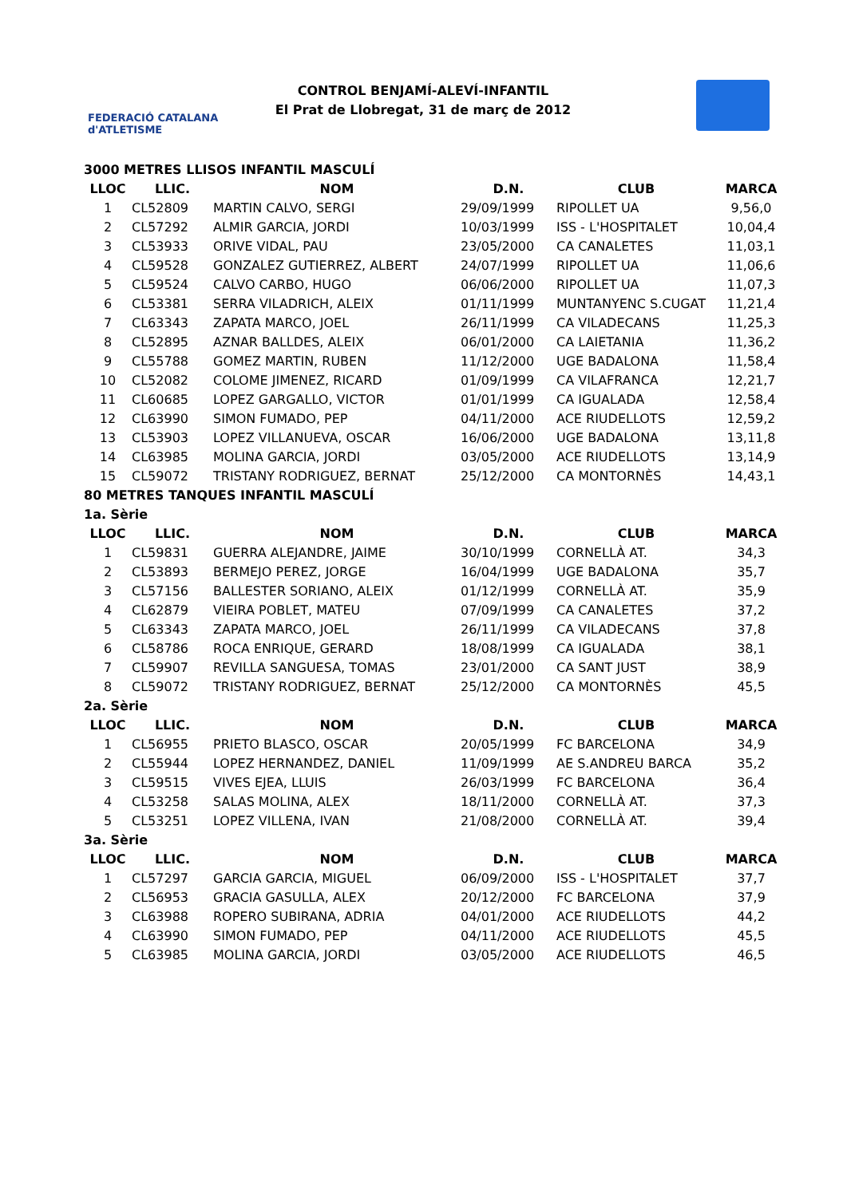FEDERACIÓ CATALANA d'ATLETISME
CONTROL BENJAMÍ-ALEVÍ-INFANTIL
El Prat de Llobregat, 31 de març de 2012
| 3000 METRES LLISOS INFANTIL MASCULÍ | | | | | |
| LLOC | LLIC. | NOM | D.N. | CLUB | MARCA |
| 1 | CL52809 | MARTIN CALVO, SERGI | 29/09/1999 | RIPOLLET UA | 9,56,0 |
| 2 | CL57292 | ALMIR GARCIA, JORDI | 10/03/1999 | ISS - L'HOSPITALET | 10,04,4 |
| 3 | CL53933 | ORIVE VIDAL, PAU | 23/05/2000 | CA CANALETES | 11,03,1 |
| 4 | CL59528 | GONZALEZ GUTIERREZ, ALBERT | 24/07/1999 | RIPOLLET UA | 11,06,6 |
| 5 | CL59524 | CALVO CARBO, HUGO | 06/06/2000 | RIPOLLET UA | 11,07,3 |
| 6 | CL53381 | SERRA VILADRICH, ALEIX | 01/11/1999 | MUNTANYENC S.CUGAT | 11,21,4 |
| 7 | CL63343 | ZAPATA MARCO, JOEL | 26/11/1999 | CA VILADECANS | 11,25,3 |
| 8 | CL52895 | AZNAR BALLDES, ALEIX | 06/01/2000 | CA LAIETANIA | 11,36,2 |
| 9 | CL55788 | GOMEZ MARTIN, RUBEN | 11/12/2000 | UGE BADALONA | 11,58,4 |
| 10 | CL52082 | COLOME JIMENEZ, RICARD | 01/09/1999 | CA VILAFRANCA | 12,21,7 |
| 11 | CL60685 | LOPEZ GARGALLO, VICTOR | 01/01/1999 | CA IGUALADA | 12,58,4 |
| 12 | CL63990 | SIMON FUMADO, PEP | 04/11/2000 | ACE RIUDELLOTS | 12,59,2 |
| 13 | CL53903 | LOPEZ VILLANUEVA, OSCAR | 16/06/2000 | UGE BADALONA | 13,11,8 |
| 14 | CL63985 | MOLINA GARCIA, JORDI | 03/05/2000 | ACE RIUDELLOTS | 13,14,9 |
| 15 | CL59072 | TRISTANY RODRIGUEZ, BERNAT | 25/12/2000 | CA MONTORNÈS | 14,43,1 |
| 80 METRES TANQUES INFANTIL MASCULÍ | | | | | |
| 1a. Sèrie | | | | | |
| LLOC | LLIC. | NOM | D.N. | CLUB | MARCA |
| 1 | CL59831 | GUERRA ALEJANDRE, JAIME | 30/10/1999 | CORNELLÀ AT. | 34,3 |
| 2 | CL53893 | BERMEJO PEREZ, JORGE | 16/04/1999 | UGE BADALONA | 35,7 |
| 3 | CL57156 | BALLESTER SORIANO, ALEIX | 01/12/1999 | CORNELLÀ AT. | 35,9 |
| 4 | CL62879 | VIEIRA POBLET, MATEU | 07/09/1999 | CA CANALETES | 37,2 |
| 5 | CL63343 | ZAPATA MARCO, JOEL | 26/11/1999 | CA VILADECANS | 37,8 |
| 6 | CL58786 | ROCA ENRIQUE, GERARD | 18/08/1999 | CA IGUALADA | 38,1 |
| 7 | CL59907 | REVILLA SANGUESA, TOMAS | 23/01/2000 | CA SANT JUST | 38,9 |
| 8 | CL59072 | TRISTANY RODRIGUEZ, BERNAT | 25/12/2000 | CA MONTORNÈS | 45,5 |
| 2a. Sèrie | | | | | |
| LLOC | LLIC. | NOM | D.N. | CLUB | MARCA |
| 1 | CL56955 | PRIETO BLASCO, OSCAR | 20/05/1999 | FC BARCELONA | 34,9 |
| 2 | CL55944 | LOPEZ HERNANDEZ, DANIEL | 11/09/1999 | AE S.ANDREU BARCA | 35,2 |
| 3 | CL59515 | VIVES EJEA, LLUIS | 26/03/1999 | FC BARCELONA | 36,4 |
| 4 | CL53258 | SALAS MOLINA, ALEX | 18/11/2000 | CORNELLÀ AT. | 37,3 |
| 5 | CL53251 | LOPEZ VILLENA, IVAN | 21/08/2000 | CORNELLÀ AT. | 39,4 |
| 3a. Sèrie | | | | | |
| LLOC | LLIC. | NOM | D.N. | CLUB | MARCA |
| 1 | CL57297 | GARCIA GARCIA, MIGUEL | 06/09/2000 | ISS - L'HOSPITALET | 37,7 |
| 2 | CL56953 | GRACIA GASULLA, ALEX | 20/12/2000 | FC BARCELONA | 37,9 |
| 3 | CL63988 | ROPERO SUBIRANA, ADRIA | 04/01/2000 | ACE RIUDELLOTS | 44,2 |
| 4 | CL63990 | SIMON FUMADO, PEP | 04/11/2000 | ACE RIUDELLOTS | 45,5 |
| 5 | CL63985 | MOLINA GARCIA, JORDI | 03/05/2000 | ACE RIUDELLOTS | 46,5 |